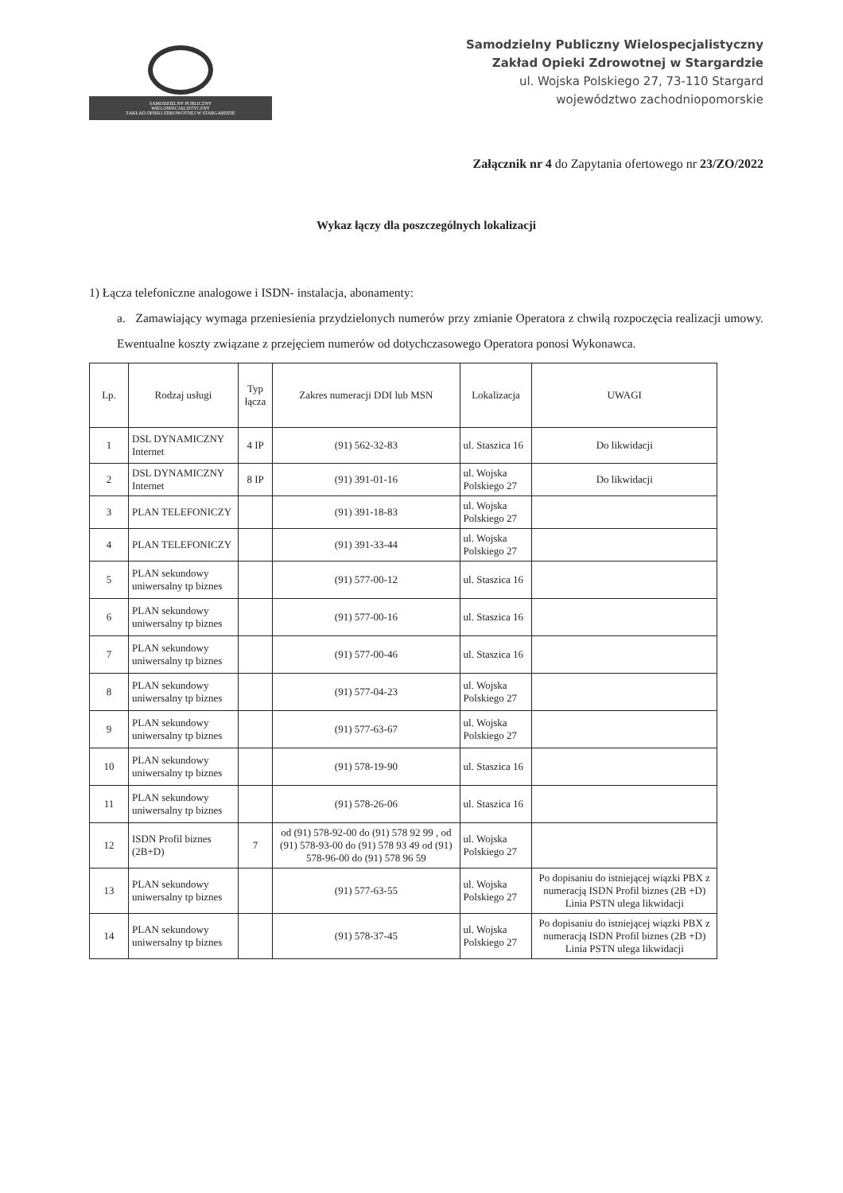SAMODZIELNY PUBLICZNY
WIELOSPECJALISTYCZNY
ZAKŁAD OPIEKI ZDROWOTNEJ W STARGARDZIE
Samodzielny Publiczny Wielospecjalistyczny
Zakład Opieki Zdrowotnej w Stargardzie
ul. Wojska Polskiego 27, 73-110 Stargard
województwo zachodniopomorskie
Załącznik nr 4 do Zapytania ofertowego nr 23/ZO/2022
Wykaz łączy dla poszczególnych lokalizacji
1) Łącza telefoniczne analogowe i ISDN- instalacja, abonamenty:
a. Zamawiający wymaga przeniesienia przydzielonych numerów przy zmianie Operatora z chwilą rozpoczęcia realizacji umowy. Ewentualne koszty związane z przejęciem numerów od dotychczasowego Operatora ponosi Wykonawca.
| Lp. | Rodzaj usługi | Typ łącza | Zakres numeracji DDI lub MSN | Lokalizacja | UWAGI |
| --- | --- | --- | --- | --- | --- |
| 1 | DSL DYNAMICZNY Internet | 4 IP | (91) 562-32-83 | ul. Staszica 16 | Do likwidacji |
| 2 | DSL DYNAMICZNY Internet | 8 IP | (91) 391-01-16 | ul. Wojska Polskiego 27 | Do likwidacji |
| 3 | PLAN TELEFONICZY | | (91) 391-18-83 | ul. Wojska Polskiego 27 | |
| 4 | PLAN TELEFONICZY | | (91) 391-33-44 | ul. Wojska Polskiego 27 | |
| 5 | PLAN sekundowy uniwersalny tp biznes | | (91) 577-00-12 | ul. Staszica 16 | |
| 6 | PLAN sekundowy uniwersalny tp biznes | | (91) 577-00-16 | ul. Staszica 16 | |
| 7 | PLAN sekundowy uniwersalny tp biznes | | (91) 577-00-46 | ul. Staszica 16 | |
| 8 | PLAN sekundowy uniwersalny tp biznes | | (91) 577-04-23 | ul. Wojska Polskiego 27 | |
| 9 | PLAN sekundowy uniwersalny tp biznes | | (91) 577-63-67 | ul. Wojska Polskiego 27 | |
| 10 | PLAN sekundowy uniwersalny tp biznes | | (91) 578-19-90 | ul. Staszica 16 | |
| 11 | PLAN sekundowy uniwersalny tp biznes | | (91) 578-26-06 | ul. Staszica 16 | |
| 12 | ISDN Profil biznes (2B+D) | 7 | od (91) 578-92-00 do (91) 578 92 99 , od (91) 578-93-00 do (91) 578 93 49 od (91) 578-96-00 do (91) 578 96 59 | ul. Wojska Polskiego 27 | |
| 13 | PLAN sekundowy uniwersalny tp biznes | | (91) 577-63-55 | ul. Wojska Polskiego 27 | Po dopisaniu do istniejącej wiązki PBX z numeracją ISDN Profil biznes (2B +D) Linia PSTN ulega likwidacji |
| 14 | PLAN sekundowy uniwersalny tp biznes | | (91) 578-37-45 | ul. Wojska Polskiego 27 | Po dopisaniu do istniejącej wiązki PBX z numeracją ISDN Profil biznes (2B +D) Linia PSTN ulega likwidacji |